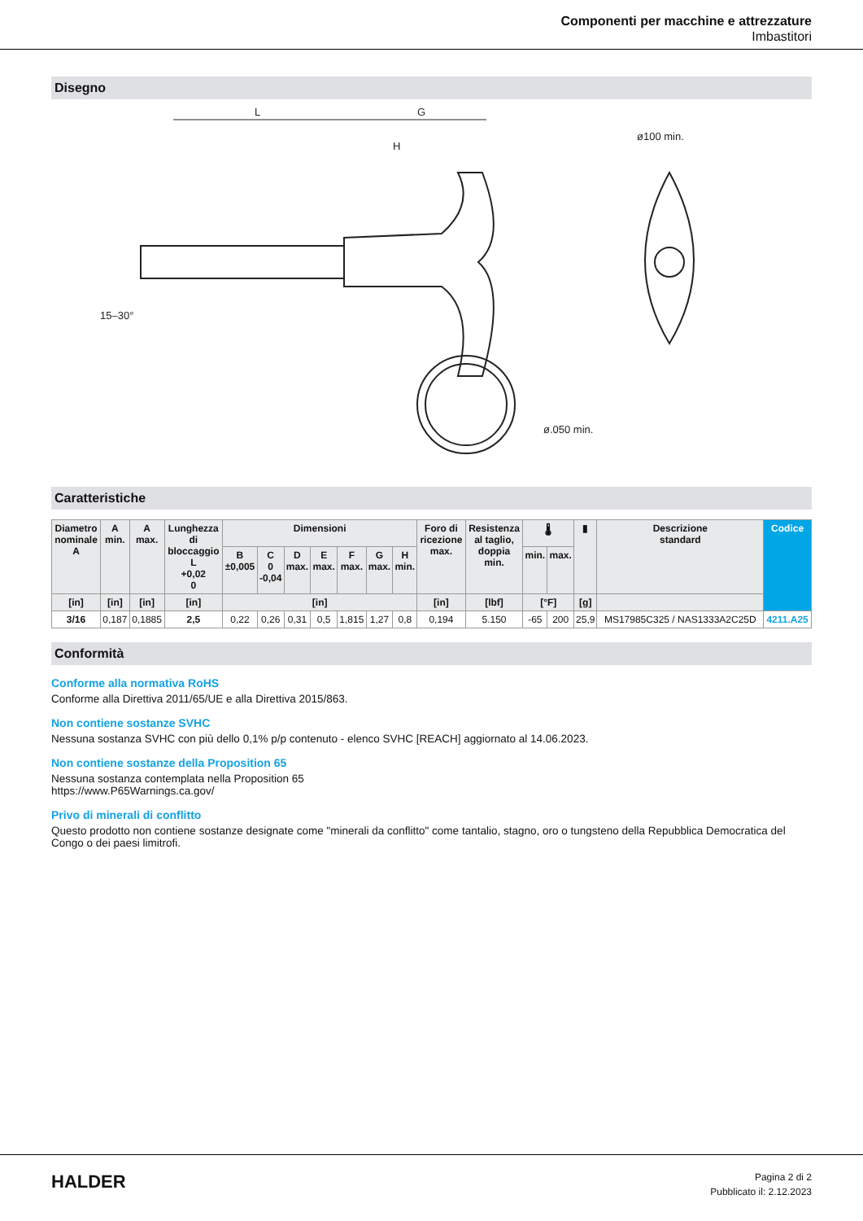Componenti per macchine e attrezzature
Imbastitori
Disegno
L
G
H
ø100 min.
ø.050 min.
15–30°
Caratteristiche
| Diametro nominale A | A min. | A max. | Lunghezza di bloccaggio L +0,02 0 | Dimensioni | | | | | | | Foro di ricezione max. | Resistenza al taglio, doppia min. | 🌡 | | ▮ | Descrizione standard | Codice |
| --- | --- | --- | --- | --- | --- | --- | --- | --- | --- | --- | --- | --- | --- | --- | --- | --- | --- |
| | | | | B ±0,005 | C 0 -0,04 | D max. | E max. | F max. | G max. | H min. | | | min. | max. | | | |
| [in] | [in] | [in] | [in] | [in] | | | | | | | [in] | [lbf] | [°F] | | [g] | | |
| 3/16 | 0,187 | 0,1885 | 2,5 | 0,22 | 0,26 | 0,31 | 0,5 | 1,815 | 1,27 | 0,8 | 0,194 | 5.150 | -65 | 200 | 25,9 | MS17985C325 / NAS1333A2C25D | 4211.A25 |
Conformità
Conforme alla normativa RoHS
Conforme alla Direttiva 2011/65/UE e alla Direttiva 2015/863.
Non contiene sostanze SVHC
Nessuna sostanza SVHC con più dello 0,1% p/p contenuto - elenco SVHC [REACH] aggiornato al 14.06.2023.
Non contiene sostanze della Proposition 65
Nessuna sostanza contemplata nella Proposition 65
https://www.P65Warnings.ca.gov/
Privo di minerali di conflitto
Questo prodotto non contiene sostanze designate come "minerali da conflitto" come tantalio, stagno, oro o tungsteno della Repubblica Democratica del Congo o dei paesi limitrofi.
HALDER
Pagina 2 di 2
Pubblicato il: 2.12.2023